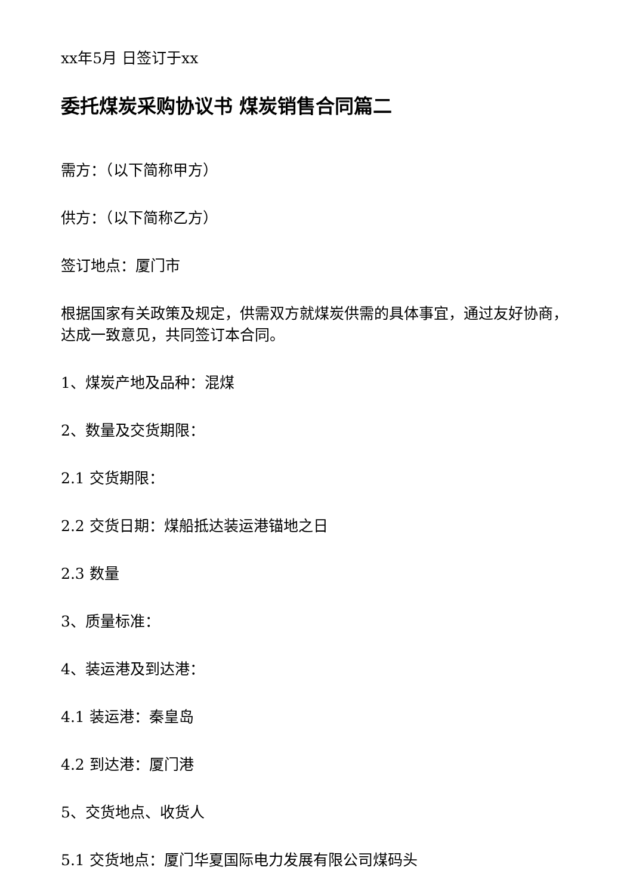xx年5月 日签订于xx
委托煤炭采购协议书 煤炭销售合同篇二
需方：（以下简称甲方）
供方：（以下简称乙方）
签订地点：厦门市
根据国家有关政策及规定，供需双方就煤炭供需的具体事宜，通过友好协商，达成一致意见，共同签订本合同。
1、煤炭产地及品种：混煤
2、数量及交货期限：
2.1 交货期限：
2.2 交货日期：煤船抵达装运港锚地之日
2.3 数量
3、质量标准：
4、装运港及到达港：
4.1 装运港：秦皇岛
4.2 到达港：厦门港
5、交货地点、收货人
5.1 交货地点：厦门华夏国际电力发展有限公司煤码头